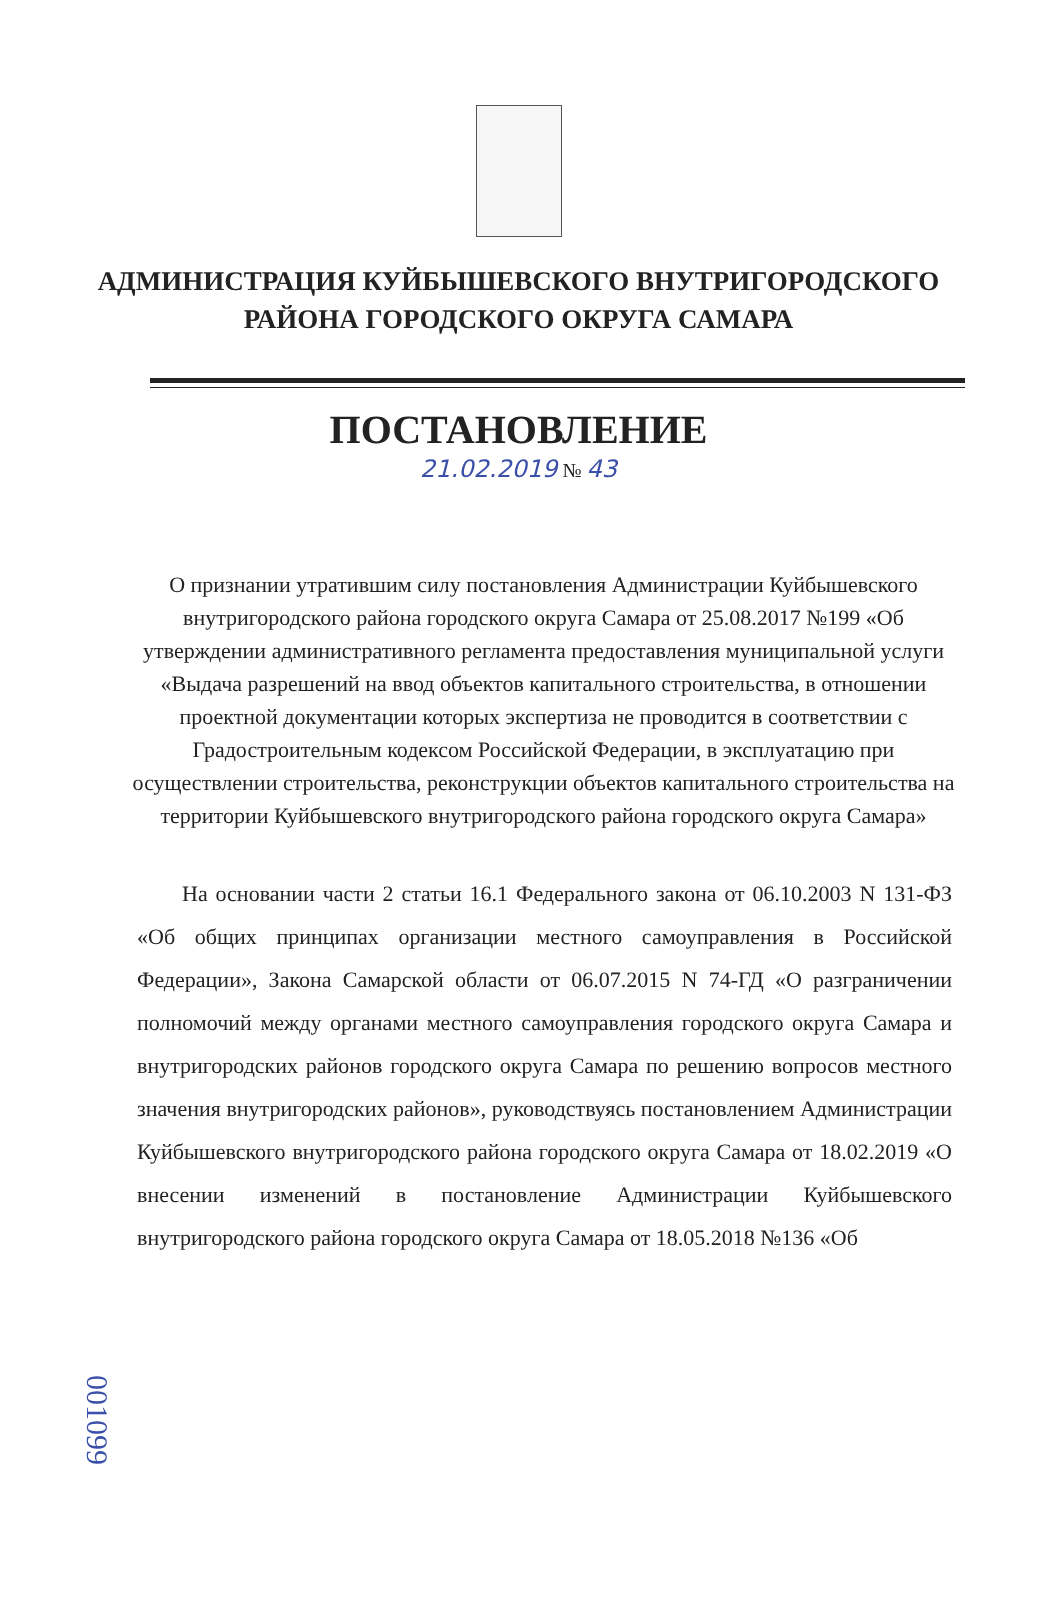АДМИНИСТРАЦИЯ КУЙБЫШЕВСКОГО ВНУТРИГОРОДСКОГО
РАЙОНА ГОРОДСКОГО ОКРУГА САМАРА
ПОСТАНОВЛЕНИЕ
21.02.2019 № 43
О признании утратившим силу постановления Администрации Куйбышевского внутригородского района городского округа Самара от 25.08.2017 №199 «Об утверждении административного регламента предоставления муниципальной услуги «Выдача разрешений на ввод объектов капитального строительства, в отношении проектной документации которых экспертиза не проводится в соответствии с Градостроительным кодексом Российской Федерации, в эксплуатацию при осуществлении строительства, реконструкции объектов капитального строительства на территории Куйбышевского внутригородского района городского округа Самара»
На основании части 2 статьи 16.1 Федерального закона от 06.10.2003 N 131-ФЗ «Об общих принципах организации местного самоуправления в Российской Федерации», Закона Самарской области от 06.07.2015 N 74-ГД «О разграничении полномочий между органами местного самоуправления городского округа Самара и внутригородских районов городского округа Самара по решению вопросов местного значения внутригородских районов», руководствуясь постановлением Администрации Куйбышевского внутригородского района городского округа Самара от 18.02.2019 «О внесении изменений в постановление Администрации Куйбышевского внутригородского района городского округа Самара от 18.05.2018 №136 «Об
001099